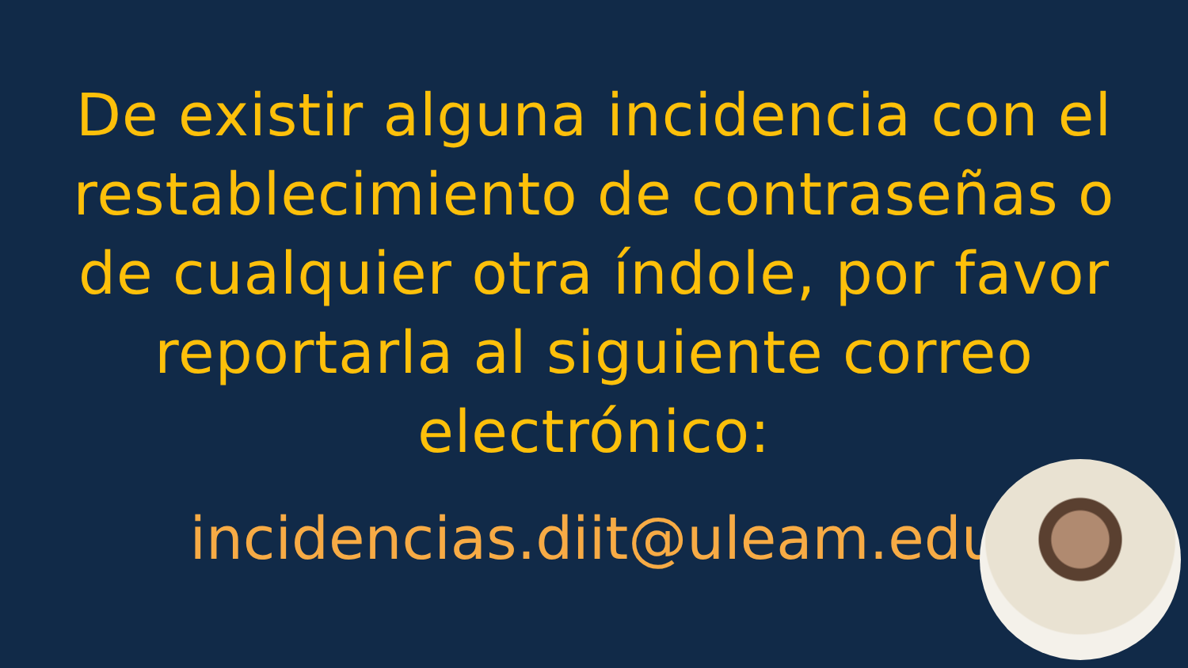De existir alguna incidencia con el restablecimiento de contraseñas o de cualquier otra índole, por favor reportarla al siguiente correo electrónico:
incidencias.diit@uleam.edu